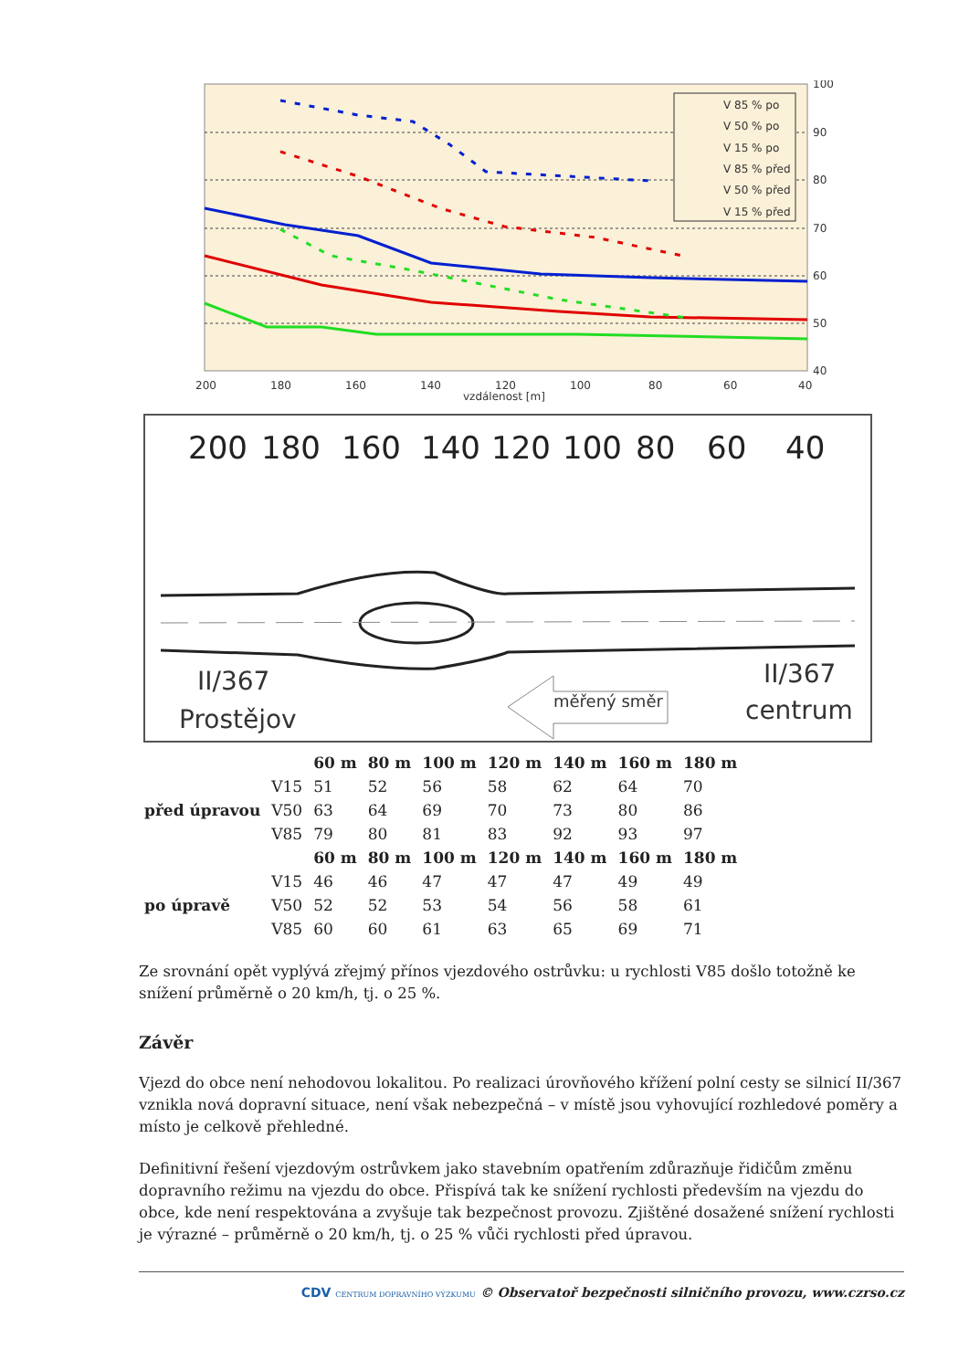V 85 % po
V 50 % po
V 15 % po
V 85 % před
V 50 % před
V 15 % před
100
90
80
70
60
50
40
200
180
160
140
120
100
80
60
40
vzdálenost [m]
200
180
160
140
120
100
80
60
40
II/367
Prostějov
II/367
centrum
měřený směr
| | | 60 m | 80 m | 100 m | 120 m | 140 m | 160 m | 180 m |
| --- | --- | --- | --- | --- | --- | --- | --- | --- |
| před úpravou | V15 | 51 | 52 | 56 | 58 | 62 | 64 | 70 |
| | V50 | 63 | 64 | 69 | 70 | 73 | 80 | 86 |
| | V85 | 79 | 80 | 81 | 83 | 92 | 93 | 97 |
| | | 60 m | 80 m | 100 m | 120 m | 140 m | 160 m | 180 m |
| po úpravě | V15 | 46 | 46 | 47 | 47 | 47 | 49 | 49 |
| | V50 | 52 | 52 | 53 | 54 | 56 | 58 | 61 |
| | V85 | 60 | 60 | 61 | 63 | 65 | 69 | 71 |
Ze srovnání opět vyplývá zřejmý přínos vjezdového ostrůvku: u rychlosti V85 došlo totožně ke snížení průměrně o 20 km/h, tj. o 25 %.
Závěr
Vjezd do obce není nehodovou lokalitou. Po realizaci úrovňového křížení polní cesty se silnicí II/367 vznikla nová dopravní situace, není však nebezpečná – v místě jsou vyhovující rozhledové poměry a místo je celkově přehledné.
Definitivní řešení vjezdovým ostrůvkem jako stavebním opatřením zdůrazňuje řidičům změnu dopravního režimu na vjezdu do obce. Přispívá tak ke snížení rychlosti především na vjezdu do obce, kde není respektována a zvyšuje tak bezpečnost provozu. Zjištěné dosažené snížení rychlosti je výrazné – průměrně o 20 km/h, tj. o 25 % vůči rychlosti před úpravou.
CDV CENTRUM DOPRAVNÍHO VÝZKUMU © Observatoř bezpečnosti silničního provozu, www.czrso.cz